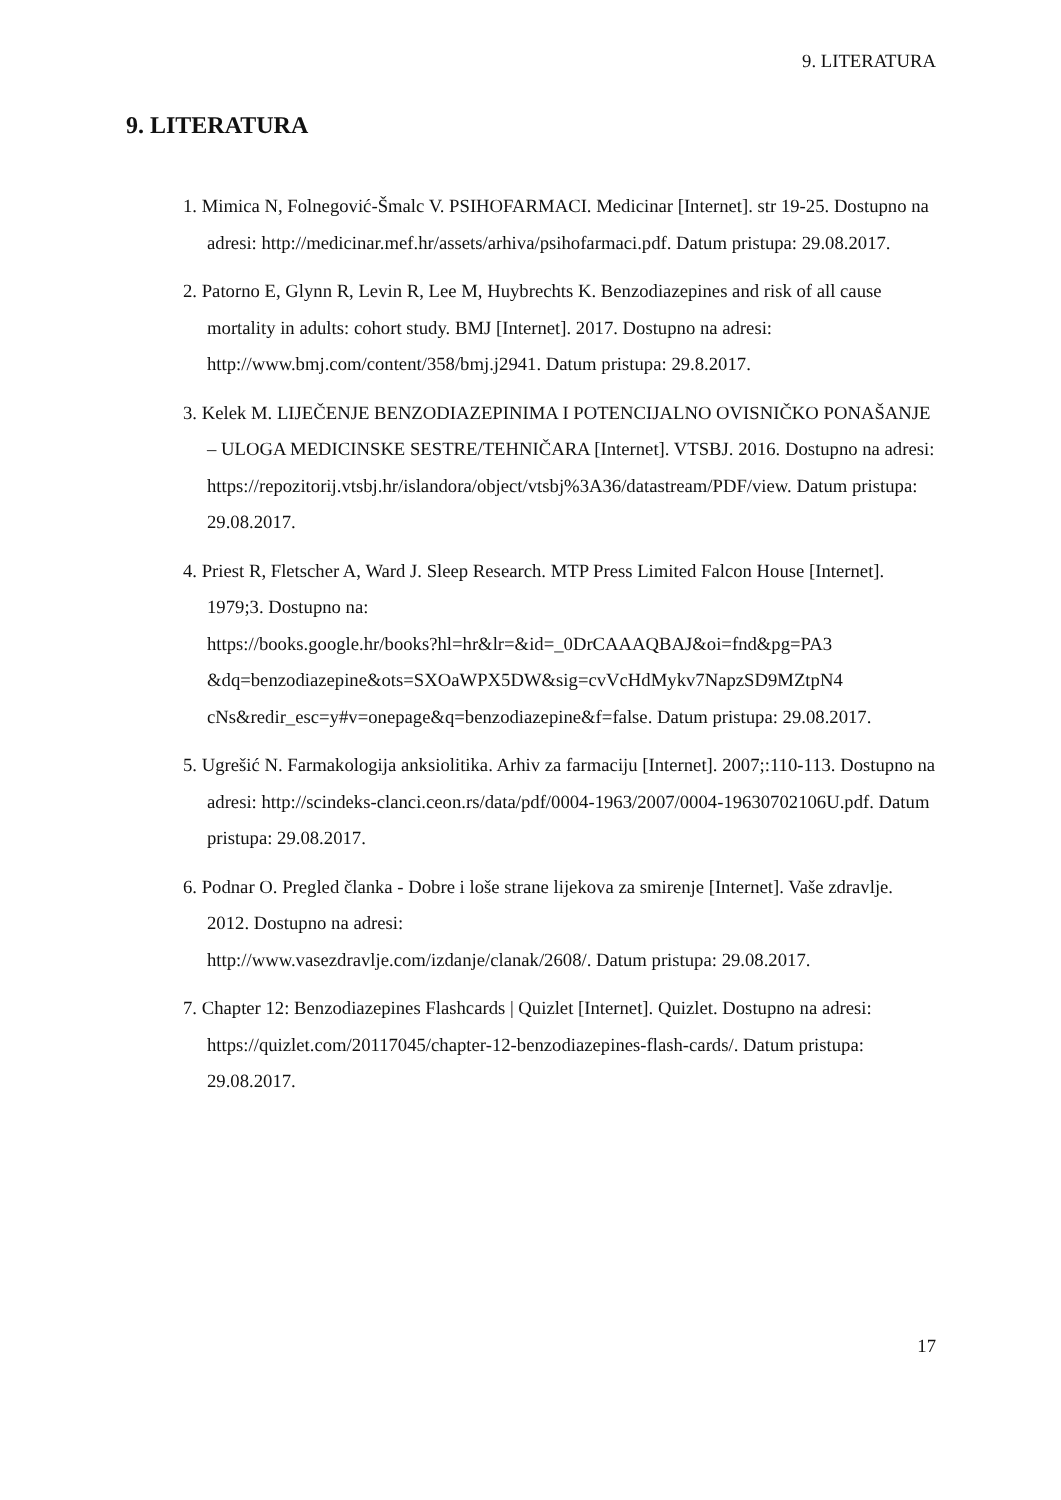9. LITERATURA
9. LITERATURA
1. Mimica N, Folnegović-Šmalc V. PSIHOFARMACI. Medicinar [Internet]. str 19-25. Dostupno na adresi: http://medicinar.mef.hr/assets/arhiva/psihofarmaci.pdf. Datum pristupa: 29.08.2017.
2. Patorno E, Glynn R, Levin R, Lee M, Huybrechts K. Benzodiazepines and risk of all cause mortality in adults: cohort study. BMJ [Internet]. 2017. Dostupno na adresi: http://www.bmj.com/content/358/bmj.j2941. Datum pristupa: 29.8.2017.
3. Kelek M. LIJEČENJE BENZODIAZEPINIMA I POTENCIJALNO OVISNIČKO PONAŠANJE – ULOGA MEDICINSKE SESTRE/TEHNIČARA [Internet]. VTSBJ. 2016. Dostupno na adresi:
https://repozitorij.vtsbj.hr/islandora/object/vtsbj%3A36/datastream/PDF/view. Datum pristupa: 29.08.2017.
4. Priest R, Fletscher A, Ward J. Sleep Research. MTP Press Limited Falcon House [Internet]. 1979;3. Dostupno na:
https://books.google.hr/books?hl=hr&lr=&id=_0DrCAAAQBAJ&oi=fnd&pg=PA3 &dq=benzodiazepine&ots=SXOaWPX5DW&sig=cvVcHdMykv7NapzSD9MZtpN4 cNs&redir_esc=y#v=onepage&q=benzodiazepine&f=false. Datum pristupa: 29.08.2017.
5. Ugrešić N. Farmakologija anksiolitika. Arhiv za farmaciju [Internet]. 2007;:110-113. Dostupno na adresi: http://scindeks-clanci.ceon.rs/data/pdf/0004-1963/2007/0004-19630702106U.pdf. Datum pristupa: 29.08.2017.
6. Podnar O. Pregled članka - Dobre i loše strane lijekova za smirenje [Internet]. Vaše zdravlje. 2012. Dostupno na adresi:
http://www.vasezdravlje.com/izdanje/clanak/2608/. Datum pristupa: 29.08.2017.
7. Chapter 12: Benzodiazepines Flashcards | Quizlet [Internet]. Quizlet. Dostupno na adresi: https://quizlet.com/20117045/chapter-12-benzodiazepines-flash-cards/. Datum pristupa: 29.08.2017.
17